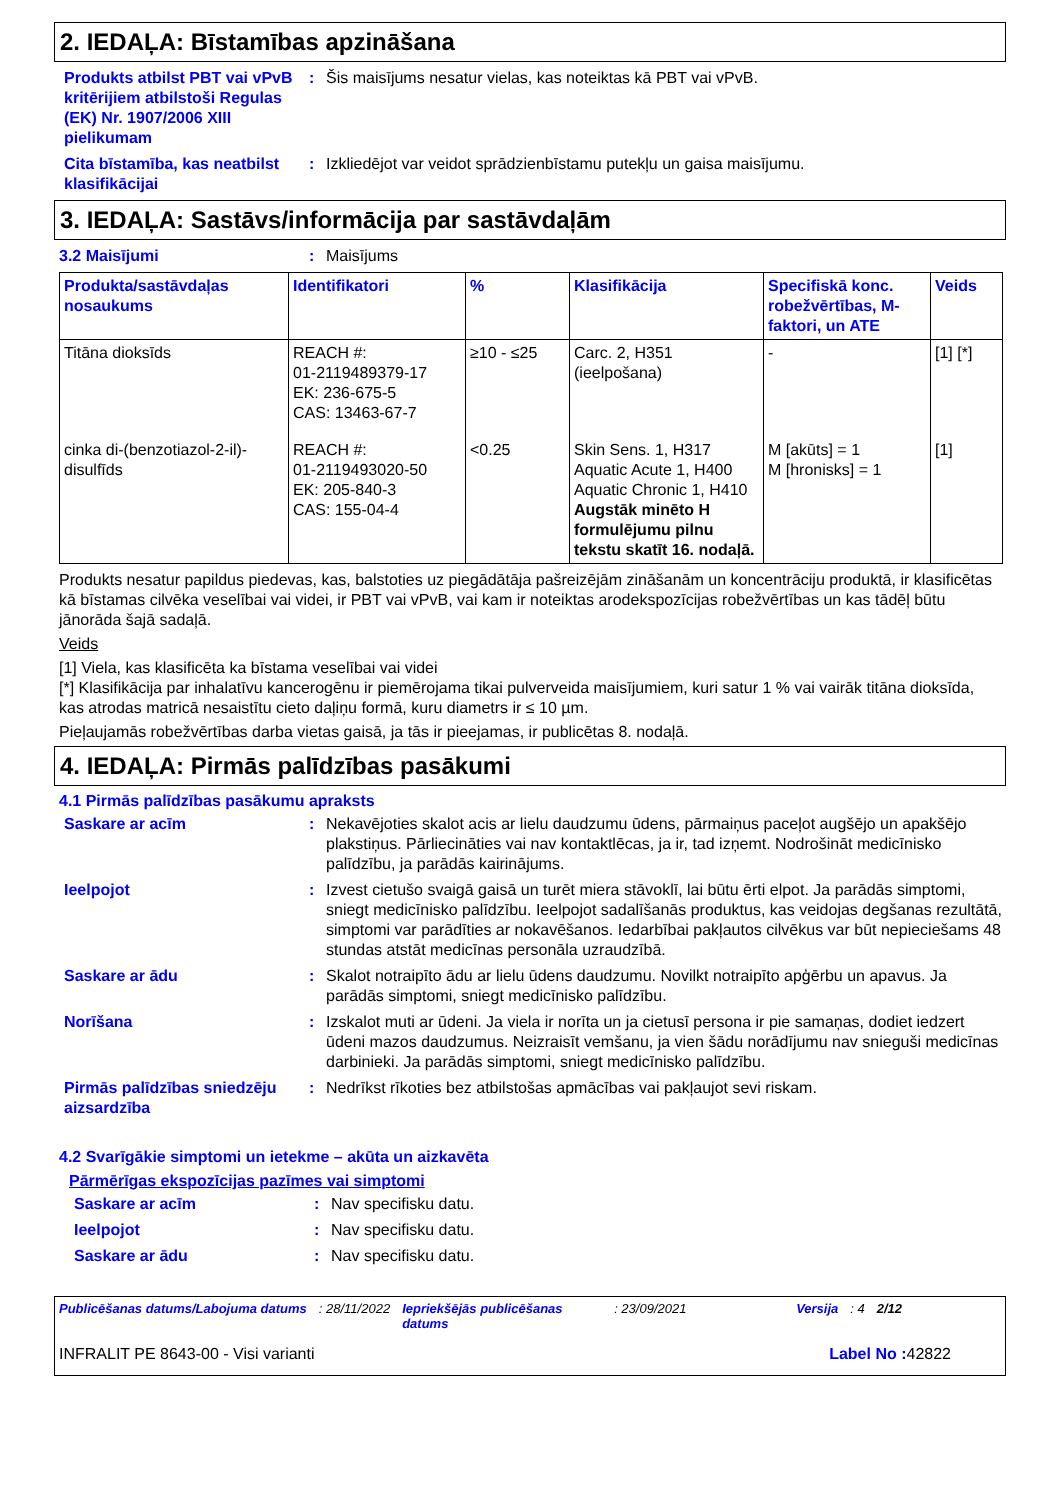2. IEDAĻA: Bīstamības apzināšana
Produkts atbilst PBT vai vPvB kritērijiem atbilstoši Regulas (EK) Nr. 1907/2006 XIII pielikumam
: Šis maisījums nesatur vielas, kas noteiktas kā PBT vai vPvB.
Cita bīstamība, kas neatbilst klasifikācijai
: Izkliedējot var veidot sprādzienbīstamu putekļu un gaisa maisījumu.
3. IEDAĻA: Sastāvs/informācija par sastāvdaļām
3.2 Maisījumi : Maisījums
| Produkta/sastāvdaļas nosaukums | Identifikatori | % | Klasifikācija | Specifiskā konc. robežvērtības, M-faktori, un ATE | Veids |
| --- | --- | --- | --- | --- | --- |
| Titāna dioksīds | REACH #: 01-2119489379-17 EK: 236-675-5 CAS: 13463-67-7 | ≥10 - ≤25 | Carc. 2, H351 (ieelpošana) | - | [1] [*] |
| cinka di-(benzotiazol-2-il)-disulfīds | REACH #: 01-2119493020-50 EK: 205-840-3 CAS: 155-04-4 | <0.25 | Skin Sens. 1, H317 Aquatic Acute 1, H400 Aquatic Chronic 1, H410 Augstāk minēto H formulējumu pilnu tekstu skatīt 16. nodaļā. | M [akūts] = 1 M [hronisks] = 1 | [1] |
Produkts nesatur papildus piedevas, kas, balstoties uz piegādātāja pašreizējām zināšanām un koncentrāciju produktā, ir klasificētas kā bīstamas cilvēka veselībai vai videi, ir PBT vai vPvB, vai kam ir noteiktas arodekspozīcijas robežvērtības un kas tādēļ būtu jānorāda šajā sadaļā.
Veids
[1] Viela, kas klasificēta ka bīstama veselībai vai videi
[*] Klasifikācija par inhalatīvu kancerogēnu ir piemērojama tikai pulverveida maisījumiem, kuri satur 1 % vai vairāk titāna dioksīda, kas atrodas matricā nesaistītu cieto daļiņu formā, kuru diametrs ir ≤ 10 µm.
Pieļaujamās robežvērtības darba vietas gaisā, ja tās ir pieejamas, ir publicētas 8. nodaļā.
4. IEDAĻA: Pirmās palīdzības pasākumi
4.1 Pirmās palīdzības pasākumu apraksts
Saskare ar acīm : Nekavējoties skalot acis ar lielu daudzumu ūdens, pārmaiņus paceļot augšējo un apakšējo plakstiņus. Pārliecināties vai nav kontaktlēcas, ja ir, tad izņemt. Nodrošināt medicīnisko palīdzību, ja parādās kairinājums.
Ieelpojot : Izvest cietušo svaigā gaisā un turēt miera stāvoklī, lai būtu ērti elpot. Ja parādās simptomi, sniegt medicīnisko palīdzību. Ieelpojot sadalīšanās produktus, kas veidojas degšanas rezultātā, simptomi var parādīties ar nokavēšanos. Iedarbībai pakļautos cilvēkus var būt nepieciešams 48 stundas atstāt medicīnas personāla uzraudzībā.
Saskare ar ādu : Skalot notraipīto ādu ar lielu ūdens daudzumu. Novilkt notraipīto apģērbu un apavus. Ja parādās simptomi, sniegt medicīnisko palīdzību.
Norīšana : Izskalot muti ar ūdeni. Ja viela ir norīta un ja cietusī persona ir pie samaņas, dodiet iedzert ūdeni mazos daudzumus. Neizraisīt vemšanu, ja vien šādu norādījumu nav snieguši medicīnas darbinieki. Ja parādās simptomi, sniegt medicīnisko palīdzību.
Pirmās palīdzības sniedzēju aizsardzība
: Nedrīkst rīkoties bez atbilstošas apmācības vai pakļaujot sevi riskam.
4.2 Svarīgākie simptomi un ietekme – akūta un aizkavēta
Pārmērīgas ekspozīcijas pazīmes vai simptomi
Saskare ar acīm : Nav specifisku datu.
Ieelpojot : Nav specifisku datu.
Saskare ar ādu : Nav specifisku datu.
Publicēšanas datums/Labojuma datums: 28/11/2022 Iepriekšējās publicēšanas datums: 23/09/2021 Versija: 4 2/12
INFRALIT PE 8643-00 - Visi varianti Label No : 42822